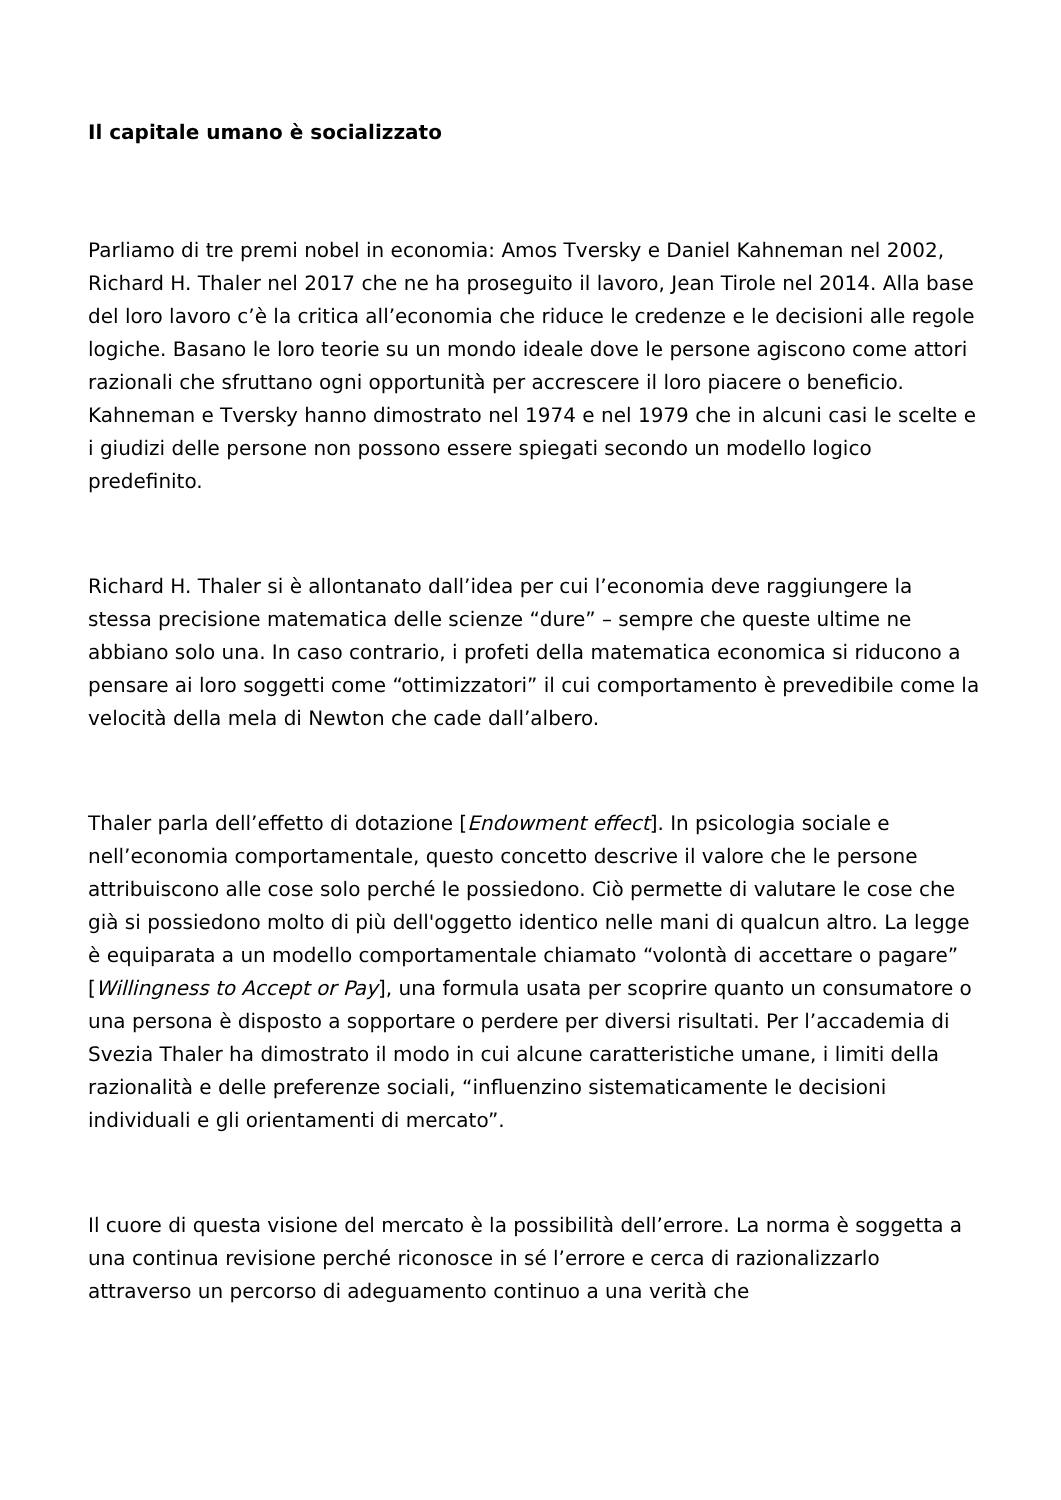Il capitale umano è socializzato
Parliamo di tre premi nobel in economia: Amos Tversky e Daniel Kahneman nel 2002, Richard H. Thaler nel 2017 che ne ha proseguito il lavoro, Jean Tirole nel 2014. Alla base del loro lavoro c’è la critica all’economia che riduce le credenze e le decisioni alle regole logiche. Basano le loro teorie su un mondo ideale dove le persone agiscono come attori razionali che sfruttano ogni opportunità per accrescere il loro piacere o beneficio. Kahneman e Tversky hanno dimostrato nel 1974 e nel 1979 che in alcuni casi le scelte e i giudizi delle persone non possono essere spiegati secondo un modello logico predefinito.
Richard H. Thaler si è allontanato dall’idea per cui l’economia deve raggiungere la stessa precisione matematica delle scienze “dure” – sempre che queste ultime ne abbiano solo una. In caso contrario, i profeti della matematica economica si riducono a pensare ai loro soggetti come “ottimizzatori” il cui comportamento è prevedibile come la velocità della mela di Newton che cade dall’albero.
Thaler parla dell’effetto di dotazione [Endowment effect]. In psicologia sociale e nell’economia comportamentale, questo concetto descrive il valore che le persone attribuiscono alle cose solo perché le possiedono. Ciò permette di valutare le cose che già si possiedono molto di più dell'oggetto identico nelle mani di qualcun altro. La legge è equiparata a un modello comportamentale chiamato “volontà di accettare o pagare” [Willingness to Accept or Pay], una formula usata per scoprire quanto un consumatore o una persona è disposto a sopportare o perdere per diversi risultati. Per l’accademia di Svezia Thaler ha dimostrato il modo in cui alcune caratteristiche umane, i limiti della razionalità e delle preferenze sociali, “influenzino sistematicamente le decisioni individuali e gli orientamenti di mercato”.
Il cuore di questa visione del mercato è la possibilità dell’errore. La norma è soggetta a una continua revisione perché riconosce in sé l’errore e cerca di razionalizzarlo attraverso un percorso di adeguamento continuo a una verità che